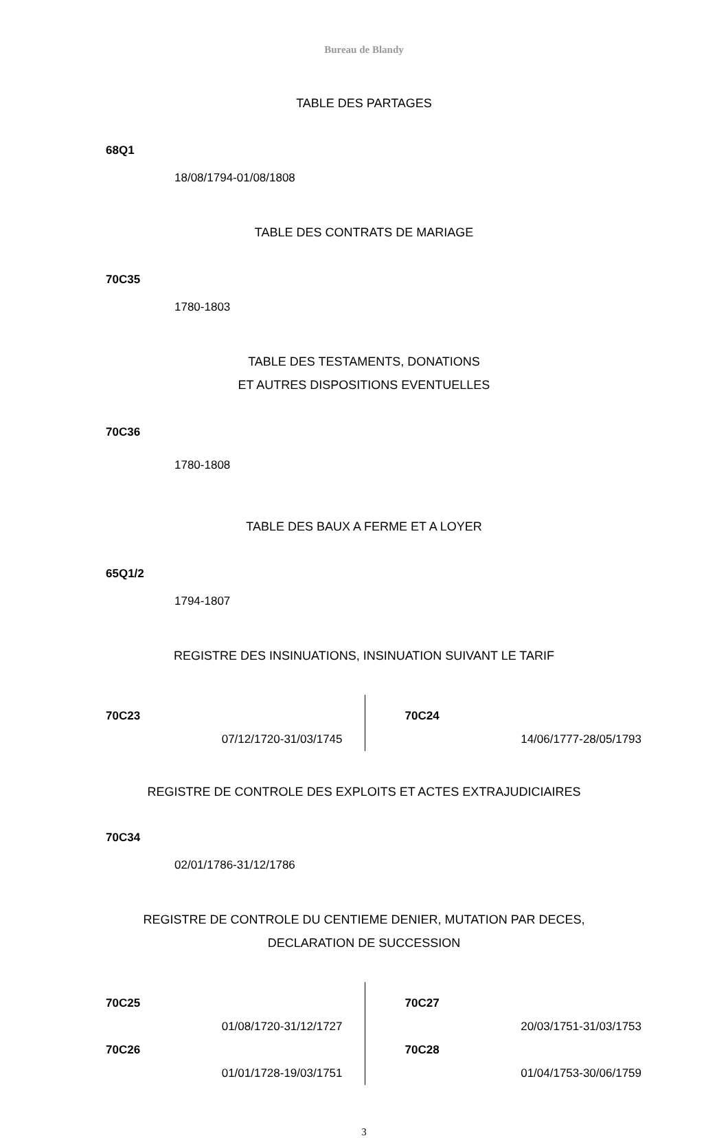Bureau de Blandy
TABLE DES PARTAGES
68Q1
18/08/1794-01/08/1808
TABLE DES CONTRATS DE MARIAGE
70C35
1780-1803
TABLE DES TESTAMENTS, DONATIONS
ET AUTRES DISPOSITIONS EVENTUELLES
70C36
1780-1808
TABLE DES BAUX A FERME ET A LOYER
65Q1/2
1794-1807
REGISTRE DES INSINUATIONS, INSINUATION SUIVANT LE TARIF
70C23
07/12/1720-31/03/1745
70C24
14/06/1777-28/05/1793
REGISTRE DE CONTROLE DES EXPLOITS ET ACTES EXTRAJUDICIAIRES
70C34
02/01/1786-31/12/1786
REGISTRE DE CONTROLE DU CENTIEME DENIER, MUTATION PAR DECES,
DECLARATION DE SUCCESSION
70C25
01/08/1720-31/12/1727
70C26
01/01/1728-19/03/1751
70C27
20/03/1751-31/03/1753
70C28
01/04/1753-30/06/1759
3